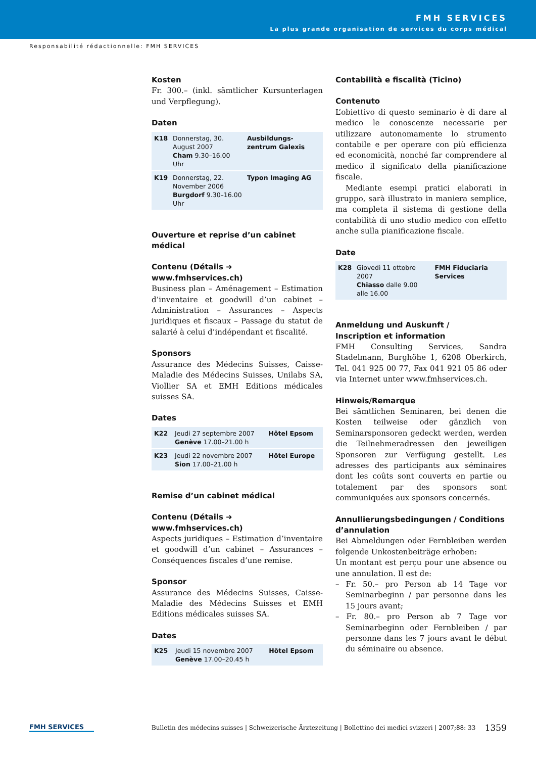FMH SERVICES
La plus grande organisation de services du corps médical
Responsabilité rédactionnelle: FMH SERVICES
Kosten
Fr. 300.– (inkl. sämtlicher Kursunterlagen und Verpflegung).
Daten
| K18 | Donnerstag, 30. August 2007 Cham 9.30–16.00 Uhr | Ausbildungs-zentrum Galexis |
| K19 | Donnerstag, 22. November 2006 Burgdorf 9.30–16.00 Uhr | Typon Imaging AG |
Ouverture et reprise d’un cabinet médical
Contenu (Détails ➜ www.fmhservices.ch)
Business plan – Aménagement – Estimation d’inventaire et goodwill d’un cabinet – Administration – Assurances – Aspects juridiques et fiscaux – Passage du statut de salarié à celui d’indépendant et fiscalité.
Sponsors
Assurance des Médecins Suisses, Caisse-Maladie des Médecins Suisses, Unilabs SA, Viollier SA et EMH Editions médicales suisses SA.
Dates
| K22 | Jeudi 27 septembre 2007 Genève 17.00–21.00 h | Hôtel Epsom |
| K23 | Jeudi 22 novembre 2007 Sion 17.00–21.00 h | Hôtel Europe |
Remise d’un cabinet médical
Contenu (Détails ➜ www.fmhservices.ch)
Aspects juridiques – Estimation d’inventaire et goodwill d’un cabinet – Assurances – Conséquences fiscales d’une remise.
Sponsor
Assurance des Médecins Suisses, Caisse-Maladie des Médecins Suisses et EMH Editions médicales suisses SA.
Dates
| K25 | Jeudi 15 novembre 2007 Genève 17.00–20.45 h | Hôtel Epsom |
Contabilità e fiscalità (Ticino)
Contenuto
L’obiettivo di questo seminario è di dare al medico le conoscenze necessarie per utilizzare autonomamente lo strumento contabile e per operare con più efficienza ed economicità, nonché far comprendere al medico il significato della pianificazione fiscale.
Mediante esempi pratici elaborati in gruppo, sarà illustrato in maniera semplice, ma completa il sistema di gestione della contabilità di uno studio medico con effetto anche sulla pianificazione fiscale.
Date
| K28 | Giovedì 11 ottobre 2007 Chiasso dalle 9.00 alle 16.00 | FMH Fiduciaria Services |
Anmeldung und Auskunft /
Inscription et information
FMH Consulting Services, Sandra Stadelmann, Burghöhe 1, 6208 Oberkirch, Tel. 041 925 00 77, Fax 041 921 05 86 oder via Internet unter www.fmhservices.ch.
Hinweis/Remarque
Bei sämtlichen Seminaren, bei denen die Kosten teilweise oder gänzlich von Seminarsponsoren gedeckt werden, werden die Teilnehmeradressen den jeweiligen Sponsoren zur Verfügung gestellt. Les adresses des participants aux séminaires dont les coûts sont couverts en partie ou totalement par des sponsors sont communiquées aux sponsors concernés.
Annullierungsbedingungen / Conditions d’annulation
Bei Abmeldungen oder Fernbleiben werden folgende Unkostenbeiträge erhoben:
Un montant est perçu pour une absence ou une annulation. Il est de:
– Fr. 50.– pro Person ab 14 Tage vor Seminarbeginn / par personne dans les 15 jours avant;
– Fr. 80.– pro Person ab 7 Tage vor Seminarbeginn oder Fernbleiben / par personne dans les 7 jours avant le début du séminaire ou absence.
FMH SERVICES
Bulletin des médecins suisses | Schweizerische Ärztezeitung | Bollettino dei medici svizzeri | 2007;88: 33
1359